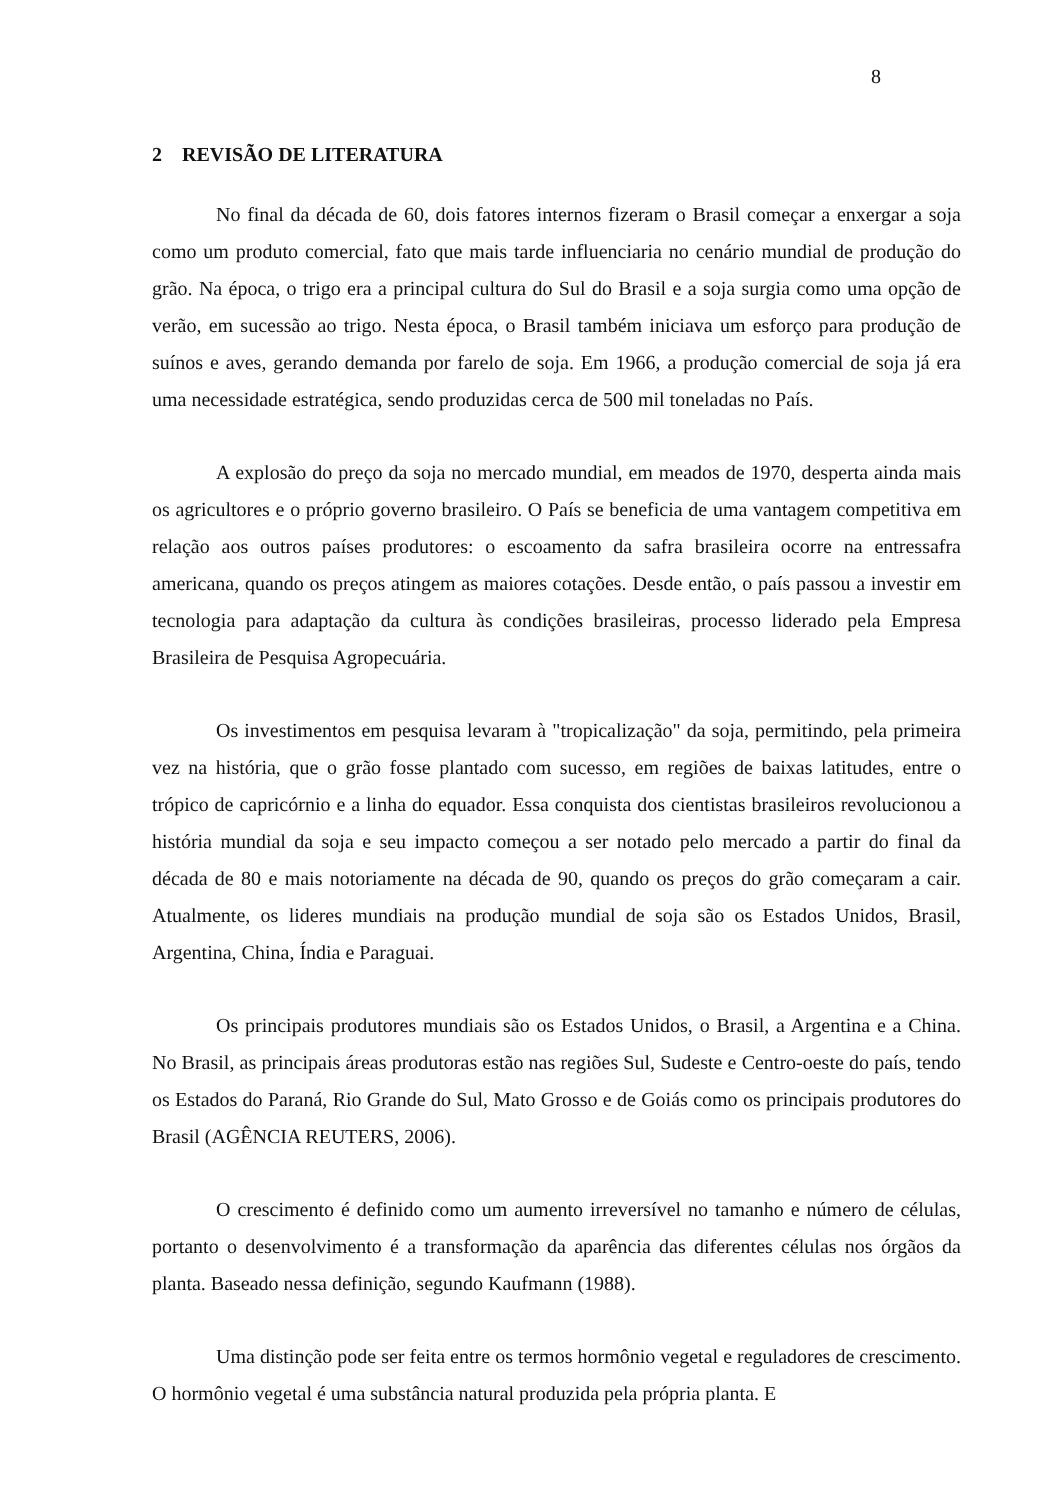8
2 REVISÃO DE LITERATURA
No final da década de 60, dois fatores internos fizeram o Brasil começar a enxergar a soja como um produto comercial, fato que mais tarde influenciaria no cenário mundial de produção do grão. Na época, o trigo era a principal cultura do Sul do Brasil e a soja surgia como uma opção de verão, em sucessão ao trigo. Nesta época, o Brasil também iniciava um esforço para produção de suínos e aves, gerando demanda por farelo de soja. Em 1966, a produção comercial de soja já era uma necessidade estratégica, sendo produzidas cerca de 500 mil toneladas no País.
A explosão do preço da soja no mercado mundial, em meados de 1970, desperta ainda mais os agricultores e o próprio governo brasileiro. O País se beneficia de uma vantagem competitiva em relação aos outros países produtores: o escoamento da safra brasileira ocorre na entressafra americana, quando os preços atingem as maiores cotações. Desde então, o país passou a investir em tecnologia para adaptação da cultura às condições brasileiras, processo liderado pela Empresa Brasileira de Pesquisa Agropecuária.
Os investimentos em pesquisa levaram à "tropicalização" da soja, permitindo, pela primeira vez na história, que o grão fosse plantado com sucesso, em regiões de baixas latitudes, entre o trópico de capricórnio e a linha do equador. Essa conquista dos cientistas brasileiros revolucionou a história mundial da soja e seu impacto começou a ser notado pelo mercado a partir do final da década de 80 e mais notoriamente na década de 90, quando os preços do grão começaram a cair. Atualmente, os lideres mundiais na produção mundial de soja são os Estados Unidos, Brasil, Argentina, China, Índia e Paraguai.
Os principais produtores mundiais são os Estados Unidos, o Brasil, a Argentina e a China. No Brasil, as principais áreas produtoras estão nas regiões Sul, Sudeste e Centro-oeste do país, tendo os Estados do Paraná, Rio Grande do Sul, Mato Grosso e de Goiás como os principais produtores do Brasil (AGÊNCIA REUTERS, 2006).
O crescimento é definido como um aumento irreversível no tamanho e número de células, portanto o desenvolvimento é a transformação da aparência das diferentes células nos órgãos da planta. Baseado nessa definição, segundo Kaufmann (1988).
Uma distinção pode ser feita entre os termos hormônio vegetal e reguladores de crescimento. O hormônio vegetal é uma substância natural produzida pela própria planta. E